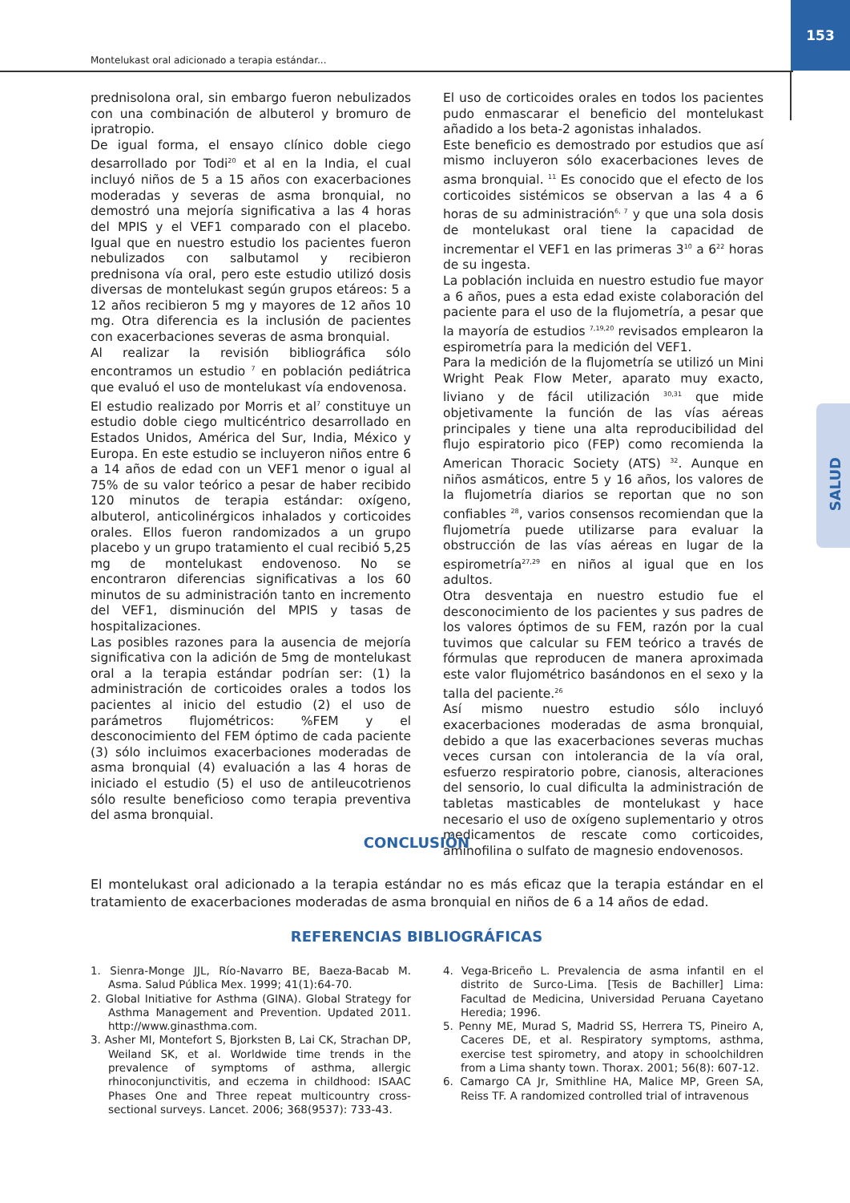153
Montelukast oral adicionado a terapia estándar...
SALUD
prednisolona oral, sin embargo fueron nebulizados con una combinación de albuterol y bromuro de ipratropio.
De igual forma, el ensayo clínico doble ciego desarrollado por Todi<sup>20</sup> et al en la India, el cual incluyó niños de 5 a 15 años con exacerbaciones moderadas y severas de asma bronquial, no demostró una mejoría significativa a las 4 horas del MPIS y el VEF1 comparado con el placebo. Igual que en nuestro estudio los pacientes fueron nebulizados con salbutamol y recibieron prednisona vía oral, pero este estudio utilizó dosis diversas de montelukast según grupos etáreos: 5 a 12 años recibieron 5 mg y mayores de 12 años 10 mg. Otra diferencia es la inclusión de pacientes con exacerbaciones severas de asma bronquial.
Al realizar la revisión bibliográfica sólo encontramos un estudio <sup>7</sup> en población pediátrica que evaluó el uso de montelukast vía endovenosa.
El estudio realizado por Morris et al<sup>7</sup> constituye un estudio doble ciego multicéntrico desarrollado en Estados Unidos, América del Sur, India, México y Europa. En este estudio se incluyeron niños entre 6 a 14 años de edad con un VEF1 menor o igual al 75% de su valor teórico a pesar de haber recibido 120 minutos de terapia estándar: oxígeno, albuterol, anticolinérgicos inhalados y corticoides orales. Ellos fueron randomizados a un grupo placebo y un grupo tratamiento el cual recibió 5,25 mg de montelukast endovenoso. No se encontraron diferencias significativas a los 60 minutos de su administración tanto en incremento del VEF1, disminución del MPIS y tasas de hospitalizaciones.
Las posibles razones para la ausencia de mejoría significativa con la adición de 5mg de montelukast oral a la terapia estándar podrían ser: (1) la administración de corticoides orales a todos los pacientes al inicio del estudio (2) el uso de parámetros flujométricos: %FEM y el desconocimiento del FEM óptimo de cada paciente (3) sólo incluimos exacerbaciones moderadas de asma bronquial (4) evaluación a las 4 horas de iniciado el estudio (5) el uso de antileucotrienos sólo resulte beneficioso como terapia preventiva del asma bronquial.
El uso de corticoides orales en todos los pacientes pudo enmascarar el beneficio del montelukast añadido a los beta-2 agonistas inhalados.
Este beneficio es demostrado por estudios que así mismo incluyeron sólo exacerbaciones leves de asma bronquial. <sup>11</sup> Es conocido que el efecto de los corticoides sistémicos se observan a las 4 a 6 horas de su administración<sup>6, 7</sup> y que una sola dosis de montelukast oral tiene la capacidad de incrementar el VEF1 en las primeras 3<sup>10</sup> a 6<sup>22</sup> horas de su ingesta.
La población incluida en nuestro estudio fue mayor a 6 años, pues a esta edad existe colaboración del paciente para el uso de la flujometría, a pesar que la mayoría de estudios <sup>7,19,20</sup> revisados emplearon la espirometría para la medición del VEF1.
Para la medición de la flujometría se utilizó un Mini Wright Peak Flow Meter, aparato muy exacto, liviano y de fácil utilización <sup>30,31</sup> que mide objetivamente la función de las vías aéreas principales y tiene una alta reproducibilidad del flujo espiratorio pico (FEP) como recomienda la American Thoracic Society (ATS) <sup>32</sup>. Aunque en niños asmáticos, entre 5 y 16 años, los valores de la flujometría diarios se reportan que no son confiables <sup>28</sup>, varios consensos recomiendan que la flujometría puede utilizarse para evaluar la obstrucción de las vías aéreas en lugar de la espirometría<sup>27,29</sup> en niños al igual que en los adultos.
Otra desventaja en nuestro estudio fue el desconocimiento de los pacientes y sus padres de los valores óptimos de su FEM, razón por la cual tuvimos que calcular su FEM teórico a través de fórmulas que reproducen de manera aproximada este valor flujométrico basándonos en el sexo y la talla del paciente.<sup>26</sup>
Así mismo nuestro estudio sólo incluyó exacerbaciones moderadas de asma bronquial, debido a que las exacerbaciones severas muchas veces cursan con intolerancia de la vía oral, esfuerzo respiratorio pobre, cianosis, alteraciones del sensorio, lo cual dificulta la administración de tabletas masticables de montelukast y hace necesario el uso de oxígeno suplementario y otros medicamentos de rescate como corticoides, aminofilina o sulfato de magnesio endovenosos.
CONCLUSIÓN
El montelukast oral adicionado a la terapia estándar no es más eficaz que la terapia estándar en el tratamiento de exacerbaciones moderadas de asma bronquial en niños de 6 a 14 años de edad.
REFERENCIAS BIBLIOGRÁFICAS
1. Sienra-Monge JJL, Río-Navarro BE, Baeza-Bacab M. Asma. Salud Pública Mex. 1999; 41(1):64-70.
2. Global Initiative for Asthma (GINA). Global Strategy for Asthma Management and Prevention. Updated 2011. http://www.ginasthma.com.
3. Asher MI, Montefort S, Bjorksten B, Lai CK, Strachan DP, Weiland SK, et al. Worldwide time trends in the prevalence of symptoms of asthma, allergic rhinoconjunctivitis, and eczema in childhood: ISAAC Phases One and Three repeat multicountry cross-sectional surveys. Lancet. 2006; 368(9537): 733-43.
4. Vega-Briceño L. Prevalencia de asma infantil en el distrito de Surco-Lima. [Tesis de Bachiller] Lima: Facultad de Medicina, Universidad Peruana Cayetano Heredia; 1996.
5. Penny ME, Murad S, Madrid SS, Herrera TS, Pineiro A, Caceres DE, et al. Respiratory symptoms, asthma, exercise test spirometry, and atopy in schoolchildren from a Lima shanty town. Thorax. 2001; 56(8): 607-12.
6. Camargo CA Jr, Smithline HA, Malice MP, Green SA, Reiss TF. A randomized controlled trial of intravenous